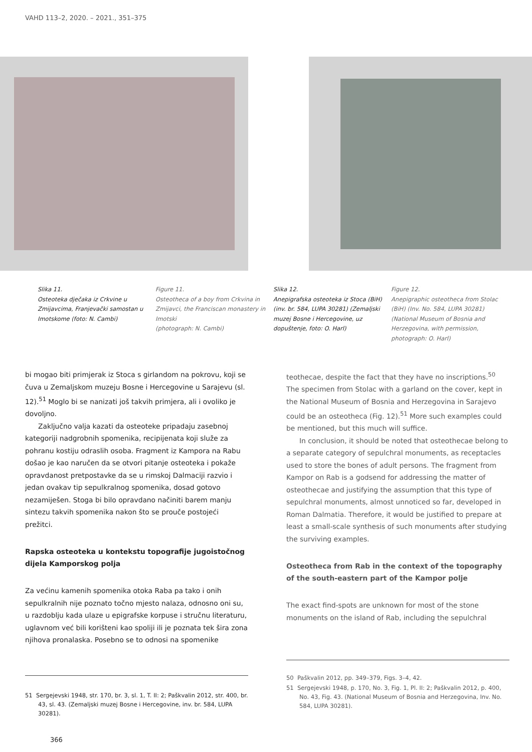VAHD 113–2, 2020. – 2021., 351–375
Slika 11.
Osteoteka dječaka iz Crkvine u Zmijavcima, Franjevački samostan u Imotskome (foto: N. Cambi)
Figure 11.
Osteotheca of a boy from Crkvina in Zmijavci, the Franciscan monastery in Imotski
(photograph: N. Cambi)
Slika 12.
Anepigrafska osteoteka iz Stoca (BiH) (inv. br. 584, LUPA 30281) (Zemaljski muzej Bosne i Hercegovine, uz dopuštenje, foto: O. Harl)
Figure 12.
Anepigraphic osteotheca from Stolac (BiH) (Inv. No. 584, LUPA 30281) (National Museum of Bosnia and Herzegovina, with permission, photograph: O. Harl)
bi mogao biti primjerak iz Stoca s girlandom na pokrovu, koji se čuva u Zemaljskom muzeju Bosne i Hercegovine u Sarajevu (sl. 12).<sup>51</sup> Moglo bi se nanizati još takvih primjera, ali i ovoliko je dovoljno.
Zaključno valja kazati da osteoteke pripadaju zasebnoj kategoriji nadgrobnih spomenika, recipijenata koji služe za pohranu kostiju odraslih osoba. Fragment iz Kampora na Rabu došao je kao naručen da se otvori pitanje osteoteka i pokaže opravdanost pretpostavke da se u rimskoj Dalmaciji razvio i jedan ovakav tip sepulkralnog spomenika, dosad gotovo nezamiješen. Stoga bi bilo opravdano načiniti barem manju sintezu takvih spomenika nakon što se prouče postojeći prežitci.
Rapska osteoteka u kontekstu topografije jugoistočnog dijela Kamporskog polja
Za većinu kamenih spomenika otoka Raba pa tako i onih sepulkralnih nije poznato točno mjesto nalaza, odnosno oni su, u razdoblju kada ulaze u epigrafske korpuse i stručnu literaturu, uglavnom već bili korišteni kao spoliji ili je poznata tek šira zona njihova pronalaska. Posebno se to odnosi na spomenike
51 Sergejevski 1948, str. 170, br. 3, sl. 1, T. II: 2; Paškvalin 2012, str. 400, br. 43, sl. 43. (Zemaljski muzej Bosne i Hercegovine, inv. br. 584, LUPA 30281).
366
teothecae, despite the fact that they have no inscriptions.<sup>50</sup> The specimen from Stolac with a garland on the cover, kept in the National Museum of Bosnia and Herzegovina in Sarajevo could be an osteotheca (Fig. 12).<sup>51</sup> More such examples could be mentioned, but this much will suffice.
In conclusion, it should be noted that osteothecae belong to a separate category of sepulchral monuments, as receptacles used to store the bones of adult persons. The fragment from Kampor on Rab is a godsend for addressing the matter of osteothecae and justifying the assumption that this type of sepulchral monuments, almost unnoticed so far, developed in Roman Dalmatia. Therefore, it would be justified to prepare at least a small-scale synthesis of such monuments after studying the surviving examples.
Osteotheca from Rab in the context of the topography of the south-eastern part of the Kampor polje
The exact find-spots are unknown for most of the stone monuments on the island of Rab, including the sepulchral
50 Paškvalin 2012, pp. 349–379, Figs. 3–4, 42.
51 Sergejevski 1948, p. 170, No. 3, Fig. 1, Pl. II: 2; Paškvalin 2012, p. 400, No. 43, Fig. 43. (National Museum of Bosnia and Herzegovina, Inv. No. 584, LUPA 30281).